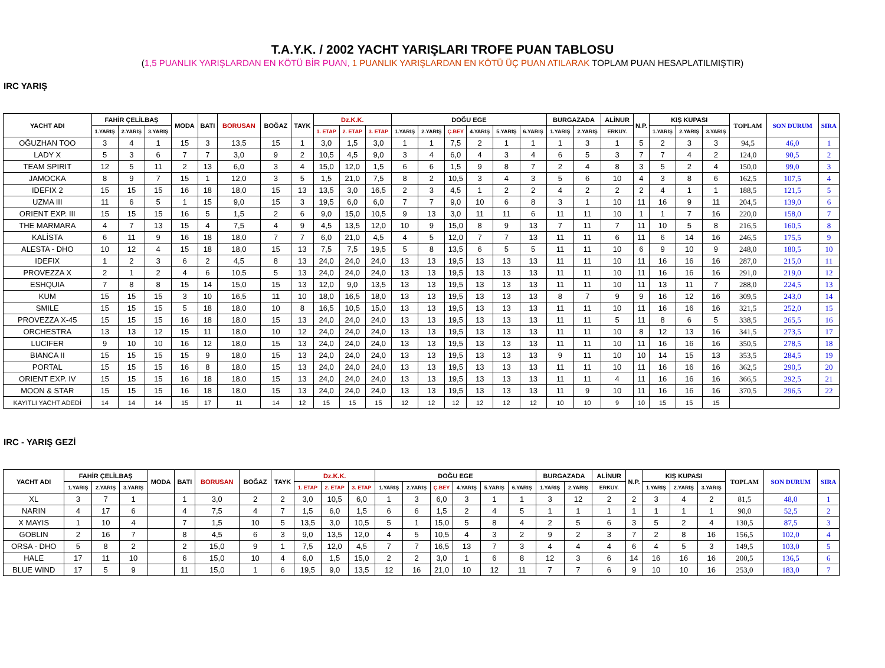T.A.Y.K. / 2002 YACHT YARIŞLARI TROFE PUAN TABLOSU
(1,5 PUANLIK YARIŞLARDAN EN KÖTÜ BİR PUAN, 1 PUANLIK YARIŞLARDAN EN KÖTÜ ÜÇ PUAN ATILARAK TOPLAM PUAN HESAPLATILMIŞTIR)
IRC YARIŞ
| YACHT ADI | FAHİR ÇELİLBAŞ | | | MODA | BATI | BORUSAN | BOĞAZ | TAYK | Dz.K.K. | | | DOĞU EGE | | | | | | BURGAZADA | | ALİNUR | N.P. | KIŞ KUPASI | | | TOPLAM | SON DURUM | SIRA |
| --- | --- | --- | --- | --- | --- | --- | --- | --- | --- | --- | --- | --- | --- | --- | --- | --- | --- | --- | --- | --- | --- | --- | --- | --- | --- | --- | --- |
| | 1.YARIŞ | 2.YARIŞ | 3.YARIŞ | | | | | | 1. ETAP | 2. ETAP | 3. ETAP | 1.YARIŞ | 2.YARIŞ | Ç.BEY | 4.YARIŞ | 5.YARIŞ | 6.YARIŞ | 1.YARIŞ | 2.YARIŞ | ERKUY. | | 1.YARIŞ | 2.YARIŞ | 3.YARIŞ | | | |
| OĞUZHAN TOO | 3 | 4 | 1 | 15 | 3 | 13,5 | 15 | 1 | 3,0 | 1,5 | 3,0 | 1 | 1 | 7,5 | 2 | 1 | 1 | 1 | 3 | 1 | 5 | 2 | 3 | 3 | 94,5 | 46,0 | 1 |
| LADY X | 5 | 3 | 6 | 7 | 7 | 3,0 | 9 | 2 | 10,5 | 4,5 | 9,0 | 3 | 4 | 6,0 | 4 | 3 | 4 | 6 | 5 | 3 | 7 | 7 | 4 | 2 | 124,0 | 90,5 | 2 |
| TEAM SPIRIT | 12 | 5 | 11 | 2 | 13 | 6,0 | 3 | 4 | 15,0 | 12,0 | 1,5 | 6 | 6 | 1,5 | 9 | 8 | 7 | 2 | 4 | 8 | 3 | 5 | 2 | 4 | 150,0 | 99,0 | 3 |
| JAMOCKA | 8 | 9 | 7 | 15 | 1 | 12,0 | 3 | 5 | 1,5 | 21,0 | 7,5 | 8 | 2 | 10,5 | 3 | 4 | 3 | 5 | 6 | 10 | 4 | 3 | 8 | 6 | 162,5 | 107,5 | 4 |
| IDEFIX 2 | 15 | 15 | 15 | 16 | 18 | 18,0 | 15 | 13 | 13,5 | 3,0 | 16,5 | 2 | 3 | 4,5 | 1 | 2 | 2 | 4 | 2 | 2 | 2 | 4 | 1 | 1 | 188,5 | 121,5 | 5 |
| UZMA III | 11 | 6 | 5 | 1 | 15 | 9,0 | 15 | 3 | 19,5 | 6,0 | 6,0 | 7 | 7 | 9,0 | 10 | 6 | 8 | 3 | 1 | 10 | 11 | 16 | 9 | 11 | 204,5 | 139,0 | 6 |
| ORIENT EXP. III | 15 | 15 | 15 | 16 | 5 | 1,5 | 2 | 6 | 9,0 | 15,0 | 10,5 | 9 | 13 | 3,0 | 11 | 11 | 6 | 11 | 11 | 10 | 1 | 1 | 7 | 16 | 220,0 | 158,0 | 7 |
| THE MARMARA | 4 | 7 | 13 | 15 | 4 | 7,5 | 4 | 9 | 4,5 | 13,5 | 12,0 | 10 | 9 | 15,0 | 8 | 9 | 13 | 7 | 11 | 7 | 11 | 10 | 5 | 8 | 216,5 | 160,5 | 8 |
| KALİSTA | 6 | 11 | 9 | 16 | 18 | 18,0 | 7 | 7 | 6,0 | 21,0 | 4,5 | 4 | 5 | 12,0 | 7 | 7 | 13 | 11 | 11 | 6 | 11 | 6 | 14 | 16 | 246,5 | 175,5 | 9 |
| ALESTA - DHO | 10 | 12 | 4 | 15 | 18 | 18,0 | 15 | 13 | 7,5 | 7,5 | 19,5 | 5 | 8 | 13,5 | 6 | 5 | 5 | 11 | 11 | 10 | 6 | 9 | 10 | 9 | 248,0 | 180,5 | 10 |
| IDEFIX | 1 | 2 | 3 | 6 | 2 | 4,5 | 8 | 13 | 24,0 | 24,0 | 24,0 | 13 | 13 | 19,5 | 13 | 13 | 13 | 11 | 11 | 10 | 11 | 16 | 16 | 16 | 287,0 | 215,0 | 11 |
| PROVEZZA X | 2 | 1 | 2 | 4 | 6 | 10,5 | 5 | 13 | 24,0 | 24,0 | 24,0 | 13 | 13 | 19,5 | 13 | 13 | 13 | 11 | 11 | 10 | 11 | 16 | 16 | 16 | 291,0 | 219,0 | 12 |
| ESHQUIA | 7 | 8 | 8 | 15 | 14 | 15,0 | 15 | 13 | 12,0 | 9,0 | 13,5 | 13 | 13 | 19,5 | 13 | 13 | 13 | 11 | 11 | 10 | 11 | 13 | 11 | 7 | 288,0 | 224,5 | 13 |
| KUM | 15 | 15 | 15 | 3 | 10 | 16,5 | 11 | 10 | 18,0 | 16,5 | 18,0 | 13 | 13 | 19,5 | 13 | 13 | 13 | 8 | 7 | 9 | 9 | 16 | 12 | 16 | 309,5 | 243,0 | 14 |
| SMILE | 15 | 15 | 15 | 5 | 18 | 18,0 | 10 | 8 | 16,5 | 10,5 | 15,0 | 13 | 13 | 19,5 | 13 | 13 | 13 | 11 | 11 | 10 | 11 | 16 | 16 | 16 | 321,5 | 252,0 | 15 |
| PROVEZZA X-45 | 15 | 15 | 15 | 16 | 18 | 18,0 | 15 | 13 | 24,0 | 24,0 | 24,0 | 13 | 13 | 19,5 | 13 | 13 | 13 | 11 | 11 | 5 | 11 | 8 | 6 | 5 | 338,5 | 265,5 | 16 |
| ORCHESTRA | 13 | 13 | 12 | 15 | 11 | 18,0 | 10 | 12 | 24,0 | 24,0 | 24,0 | 13 | 13 | 19,5 | 13 | 13 | 13 | 11 | 11 | 10 | 8 | 12 | 13 | 16 | 341,5 | 273,5 | 17 |
| LUCIFER | 9 | 10 | 10 | 16 | 12 | 18,0 | 15 | 13 | 24,0 | 24,0 | 24,0 | 13 | 13 | 19,5 | 13 | 13 | 13 | 11 | 11 | 10 | 11 | 16 | 16 | 16 | 350,5 | 278,5 | 18 |
| BIANCA II | 15 | 15 | 15 | 15 | 9 | 18,0 | 15 | 13 | 24,0 | 24,0 | 24,0 | 13 | 13 | 19,5 | 13 | 13 | 13 | 9 | 11 | 10 | 10 | 14 | 15 | 13 | 353,5 | 284,5 | 19 |
| PORTAL | 15 | 15 | 15 | 16 | 8 | 18,0 | 15 | 13 | 24,0 | 24,0 | 24,0 | 13 | 13 | 19,5 | 13 | 13 | 13 | 11 | 11 | 10 | 11 | 16 | 16 | 16 | 362,5 | 290,5 | 20 |
| ORIENT EXP. IV | 15 | 15 | 15 | 16 | 18 | 18,0 | 15 | 13 | 24,0 | 24,0 | 24,0 | 13 | 13 | 19,5 | 13 | 13 | 13 | 11 | 11 | 4 | 11 | 16 | 16 | 16 | 366,5 | 292,5 | 21 |
| MOON & STAR | 15 | 15 | 15 | 16 | 18 | 18,0 | 15 | 13 | 24,0 | 24,0 | 24,0 | 13 | 13 | 19,5 | 13 | 13 | 13 | 11 | 9 | 10 | 11 | 16 | 16 | 16 | 370,5 | 296,5 | 22 |
| KAYITLI YACHT ADEDİ | 14 | 14 | 14 | 15 | 17 | 11 | 14 | 12 | 15 | 15 | 15 | 12 | 12 | 12 | 12 | 12 | 12 | 10 | 10 | 9 | 10 | 15 | 15 | 15 | | | |
IRC - YARIŞ GEZİ
| YACHT ADI | FAHİR ÇELİLBAŞ | | | MODA | BATI | BORUSAN | BOĞAZ | TAYK | Dz.K.K. | | | DOĞU EGE | | | | | | BURGAZADA | | ALİNUR | N.P. | KIŞ KUPASI | | | TOPLAM | SON DURUM | SIRA |
| --- | --- | --- | --- | --- | --- | --- | --- | --- | --- | --- | --- | --- | --- | --- | --- | --- | --- | --- | --- | --- | --- | --- | --- | --- | --- | --- | --- |
| | 1.YARIŞ | 2.YARIŞ | 3.YARIŞ | | | | | | 1. ETAP | 2. ETAP | 3. ETAP | 1.YARIŞ | 2.YARIŞ | Ç.BEY | 4.YARIŞ | 5.YARIŞ | 6.YARIŞ | 1.YARIŞ | 2.YARIŞ | ERKUY. | | 1.YARIŞ | 2.YARIŞ | 3.YARIŞ | | | |
| XL | 3 | 7 | 1 | | 1 | 3,0 | 2 | 2 | 3,0 | 10,5 | 6,0 | 1 | 3 | 6,0 | 3 | 1 | 1 | 3 | 12 | 2 | 2 | 3 | 4 | 2 | 81,5 | 48,0 | 1 |
| NARIN | 4 | 17 | 6 | | 4 | 7,5 | 4 | 7 | 1,5 | 6,0 | 1,5 | 6 | 6 | 1,5 | 2 | 4 | 5 | 1 | 1 | 1 | 1 | 1 | 1 | 1 | 90,0 | 52,5 | 2 |
| X MAYIS | 1 | 10 | 4 | | 7 | 1,5 | 10 | 5 | 13,5 | 3,0 | 10,5 | 5 | 1 | 15,0 | 5 | 8 | 4 | 2 | 5 | 6 | 3 | 5 | 2 | 4 | 130,5 | 87,5 | 3 |
| GOBLIN | 2 | 16 | 7 | | 8 | 4,5 | 6 | 3 | 9,0 | 13,5 | 12,0 | 4 | 5 | 10,5 | 4 | 3 | 2 | 9 | 2 | 3 | 7 | 2 | 8 | 16 | 156,5 | 102,0 | 4 |
| ORSA - DHO | 5 | 8 | 2 | | 2 | 15,0 | 9 | 1 | 7,5 | 12,0 | 4,5 | 7 | 7 | 16,5 | 13 | 7 | 3 | 4 | 4 | 4 | 6 | 4 | 5 | 3 | 149,5 | 103,0 | 5 |
| HALE | 17 | 11 | 10 | | 6 | 15,0 | 10 | 4 | 6,0 | 1,5 | 15,0 | 2 | 2 | 3,0 | 1 | 6 | 8 | 12 | 3 | 6 | 14 | 16 | 16 | 16 | 200,5 | 136,5 | 6 |
| BLUE WIND | 17 | 5 | 9 | | 11 | 15,0 | 1 | 6 | 19,5 | 9,0 | 13,5 | 12 | 16 | 21,0 | 10 | 12 | 11 | 7 | 7 | 6 | 9 | 10 | 10 | 16 | 253,0 | 183,0 | 7 |